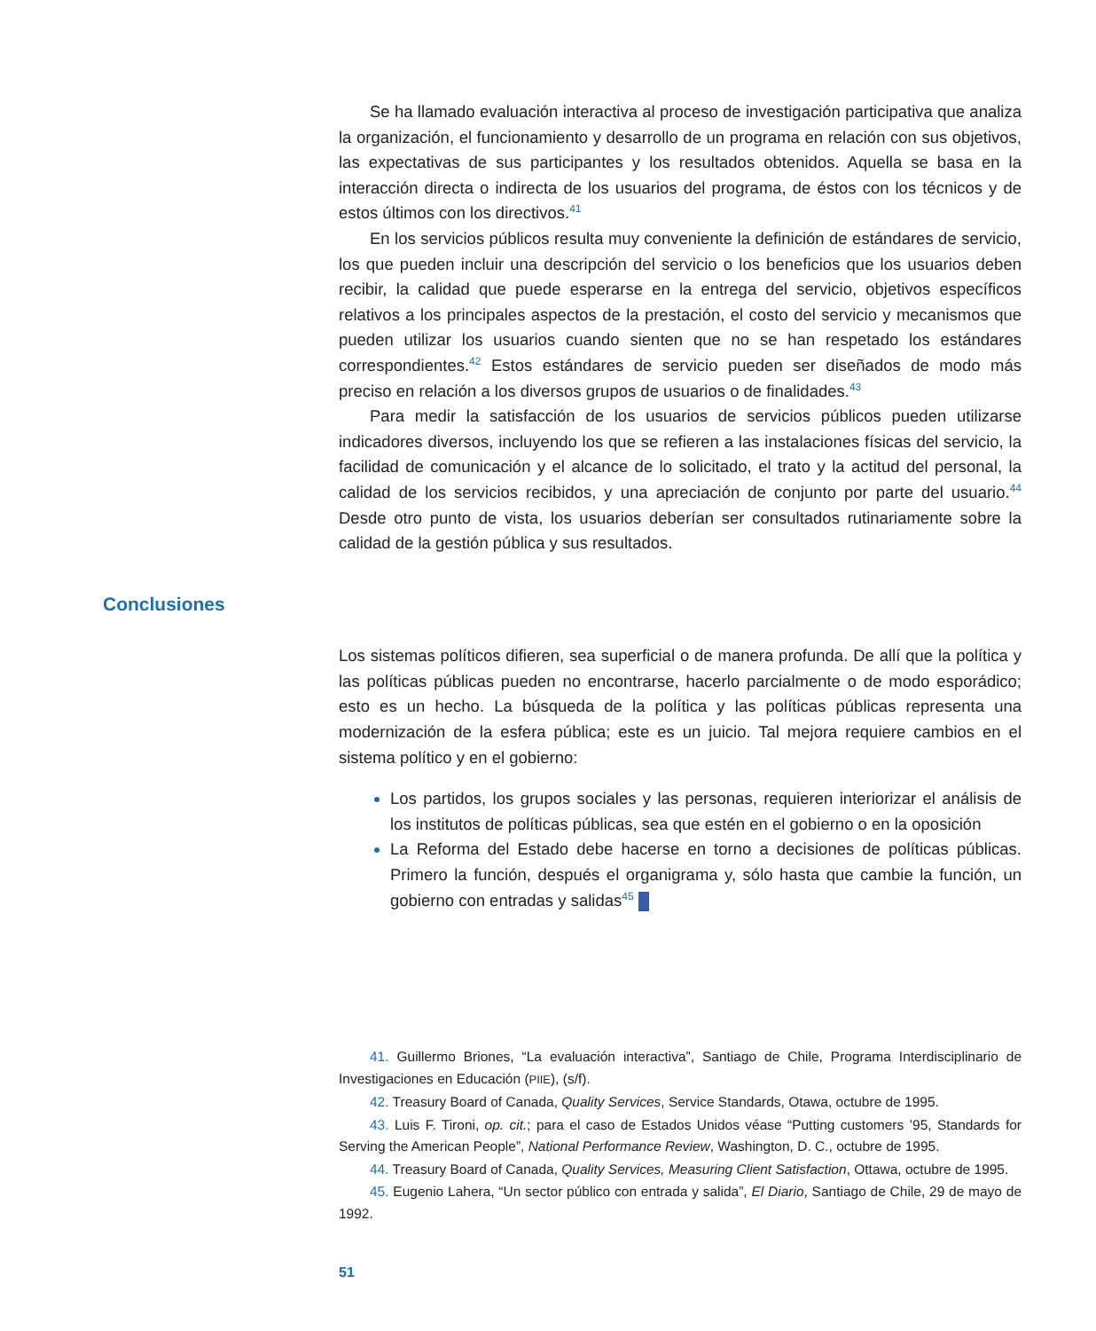Se ha llamado evaluación interactiva al proceso de investigación participativa que analiza la organización, el funcionamiento y desarrollo de un programa en relación con sus objetivos, las expectativas de sus participantes y los resultados obtenidos. Aquella se basa en la interacción directa o indirecta de los usuarios del programa, de éstos con los técnicos y de estos últimos con los directivos.<sup>41</sup>
En los servicios públicos resulta muy conveniente la definición de estándares de servicio, los que pueden incluir una descripción del servicio o los beneficios que los usuarios deben recibir, la calidad que puede esperarse en la entrega del servicio, objetivos específicos relativos a los principales aspectos de la prestación, el costo del servicio y mecanismos que pueden utilizar los usuarios cuando sienten que no se han respetado los estándares correspondientes.<sup>42</sup> Estos estándares de servicio pueden ser diseñados de modo más preciso en relación a los diversos grupos de usuarios o de finalidades.<sup>43</sup>
Para medir la satisfacción de los usuarios de servicios públicos pueden utilizarse indicadores diversos, incluyendo los que se refieren a las instalaciones físicas del servicio, la facilidad de comunicación y el alcance de lo solicitado, el trato y la actitud del personal, la calidad de los servicios recibidos, y una apreciación de conjunto por parte del usuario.<sup>44</sup> Desde otro punto de vista, los usuarios deberían ser consultados rutinariamente sobre la calidad de la gestión pública y sus resultados.
Conclusiones
Los sistemas políticos difieren, sea superficial o de manera profunda. De allí que la política y las políticas públicas pueden no encontrarse, hacerlo parcialmente o de modo esporádico; esto es un hecho. La búsqueda de la política y las políticas públicas representa una modernización de la esfera pública; este es un juicio. Tal mejora requiere cambios en el sistema político y en el gobierno:
Los partidos, los grupos sociales y las personas, requieren interiorizar el análisis de los institutos de políticas públicas, sea que estén en el gobierno o en la oposición
La Reforma del Estado debe hacerse en torno a decisiones de políticas públicas. Primero la función, después el organigrama y, sólo hasta que cambie la función, un gobierno con entradas y salidas<sup>45</sup>
41. Guillermo Briones, “La evaluación interactiva”, Santiago de Chile, Programa Interdisciplinario de Investigaciones en Educación (PIIE), (s/f).
42. Treasury Board of Canada, Quality Services, Service Standards, Otawa, octubre de 1995.
43. Luis F. Tironi, op. cit.; para el caso de Estados Unidos véase “Putting customers ’95, Standards for Serving the American People”, National Performance Review, Washington, D. C., octubre de 1995.
44. Treasury Board of Canada, Quality Services, Measuring Client Satisfaction, Ottawa, octubre de 1995.
45. Eugenio Lahera, “Un sector público con entrada y salida”, El Diario, Santiago de Chile, 29 de mayo de 1992.
51